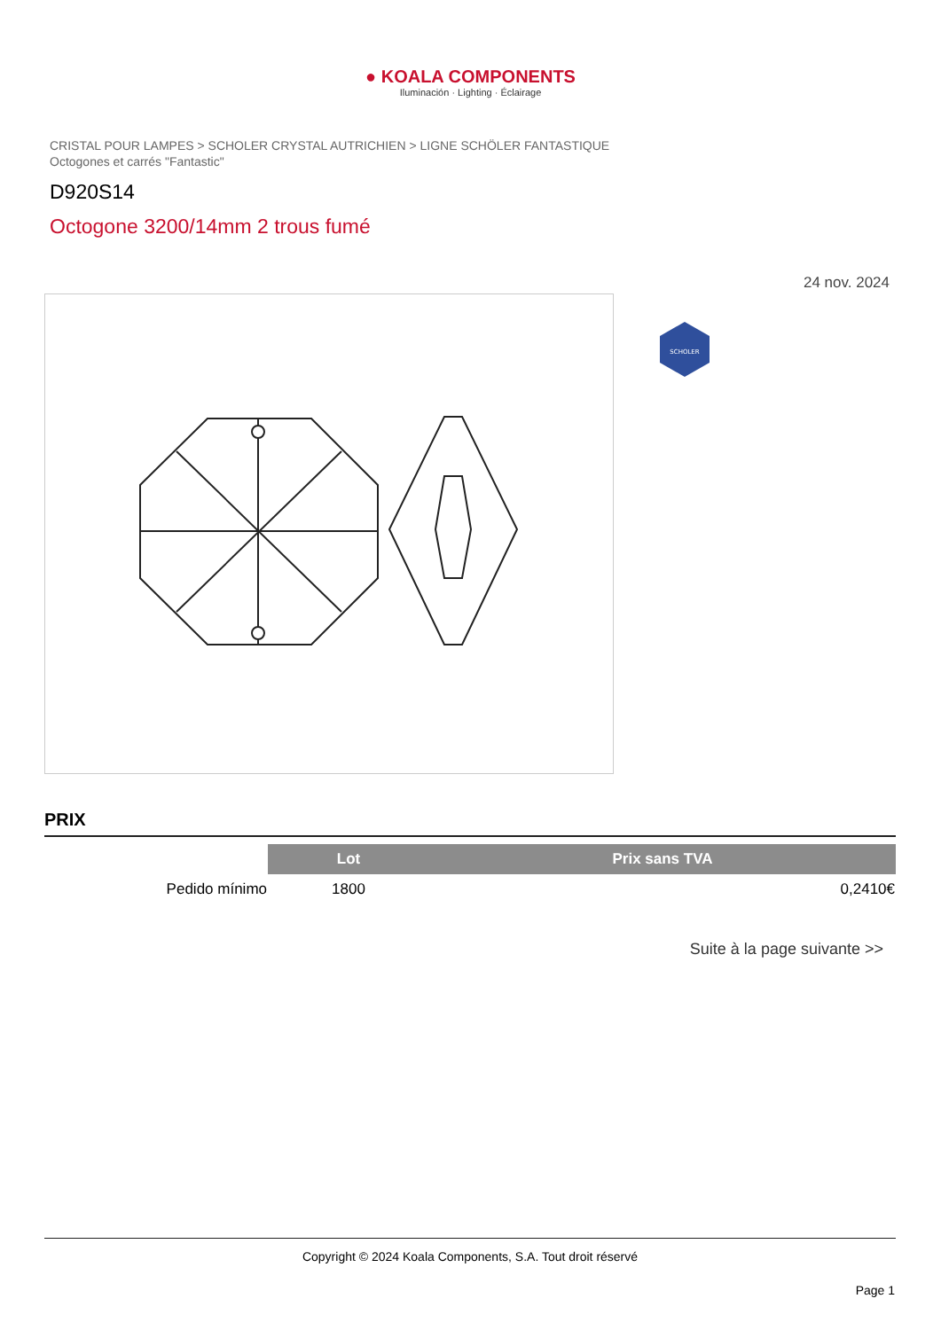● KOALA COMPONENTS
Iluminación · Lighting · Éclairage
CRISTAL POUR LAMPES > SCHOLER CRYSTAL AUTRICHIEN > LIGNE SCHÖLER FANTASTIQUE
Octogones et carrés "Fantastic"
D920S14
Octogone 3200/14mm 2 trous fumé
24 nov. 2024
SCHOLER
PRIX
| | Lot | Prix sans TVA |
| --- | --- | --- |
| Pedido mínimo | 1800 | 0,2410€ |
Suite à la page suivante >>
Copyright © 2024 Koala Components, S.A. Tout droit réservé
Page 1